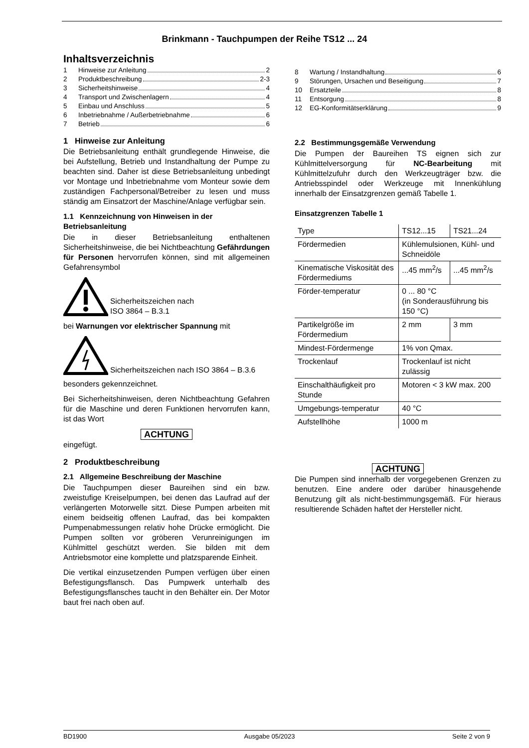Brinkmann - Tauchpumpen der Reihe TS12 ... 24
Inhaltsverzeichnis
1 Hinweise zur Anleitung 2
2 Produktbeschreibung 2-3
3 Sicherheitshinweise 4
4 Transport und Zwischenlagern 4
5 Einbau und Anschluss 5
6 Inbetriebnahme / Außerbetriebnahme 6
7 Betrieb 6
1 Hinweise zur Anleitung
Die Betriebsanleitung enthält grundlegende Hinweise, die bei Aufstellung, Betrieb und Instandhaltung der Pumpe zu beachten sind. Daher ist diese Betriebsanleitung unbedingt vor Montage und Inbetriebnahme vom Monteur sowie dem zuständigen Fachpersonal/Betreiber zu lesen und muss ständig am Einsatzort der Maschine/Anlage verfügbar sein.
1.1 Kennzeichnung von Hinweisen in der Betriebsanleitung
Die in dieser Betriebsanleitung enthaltenen Sicherheitshinweise, die bei Nichtbeachtung Gefährdungen für Personen hervorrufen können, sind mit allgemeinen Gefahrensymbol
Sicherheitszeichen nach
ISO 3864 – B.3.1
bei Warnungen vor elektrischer Spannung mit
Sicherheitszeichen nach ISO 3864 – B.3.6
besonders gekennzeichnet.
Bei Sicherheitshinweisen, deren Nichtbeachtung Gefahren für die Maschine und deren Funktionen hervorrufen kann, ist das Wort
ACHTUNG
eingefügt.
2 Produktbeschreibung
2.1 Allgemeine Beschreibung der Maschine
Die Tauchpumpen dieser Baureihen sind ein bzw. zweistufige Kreiselpumpen, bei denen das Laufrad auf der verlängerten Motorwelle sitzt. Diese Pumpen arbeiten mit einem beidseitig offenen Laufrad, das bei kompakten Pumpenabmessungen relativ hohe Drücke ermöglicht. Die Pumpen sollten vor gröberen Verunreinigungen im Kühlmittel geschützt werden. Sie bilden mit dem Antriebsmotor eine komplette und platzsparende Einheit.
Die vertikal einzusetzenden Pumpen verfügen über einen Befestigungsflansch. Das Pumpwerk unterhalb des Befestigungsflansches taucht in den Behälter ein. Der Motor baut frei nach oben auf.
8 Wartung / Instandhaltung 6
9 Störungen, Ursachen und Beseitigung 7
10 Ersatzteile 8
11 Entsorgung 8
12 EG-Konformitätserklärung 9
2.2 Bestimmungsgemäße Verwendung
Die Pumpen der Baureihen TS eignen sich zur Kühlmittelversorgung für NC-Bearbeitung mit Kühlmittelzufuhr durch den Werkzeugträger bzw. die Antriebsspindel oder Werkzeuge mit Innenkühlung innerhalb der Einsatzgrenzen gemäß Tabelle 1.
Einsatzgrenzen Tabelle 1
| Type | TS12...15 | TS21...24 |
| Fördermedien | Kühlemulsionen, Kühl- und Schneidöle | |
| Kinematische Viskosität des Fördermediums | ...45 mm<sup>2</sup>/s | ...45 mm<sup>2</sup>/s |
| Förder-temperatur | 0 ... 80 °C (in Sonderausführung bis 150 °C) | |
| Partikelgröße im Fördermedium | 2 mm | 3 mm |
| Mindest-Fördermenge | 1% von Qmax. | |
| Trockenlauf | Trockenlauf ist nicht zulässig | |
| Einschalthäufigkeit pro Stunde | Motoren < 3 kW max. 200 | |
| Umgebungs-temperatur | 40 °C | |
| Aufstellhöhe | 1000 m | |
ACHTUNG
Die Pumpen sind innerhalb der vorgegebenen Grenzen zu benutzen. Eine andere oder darüber hinausgehende Benutzung gilt als nicht-bestimmungsgemäß. Für hieraus resultierende Schäden haftet der Hersteller nicht.
BD1900 Ausgabe 05/2023 Seite 2 von 9